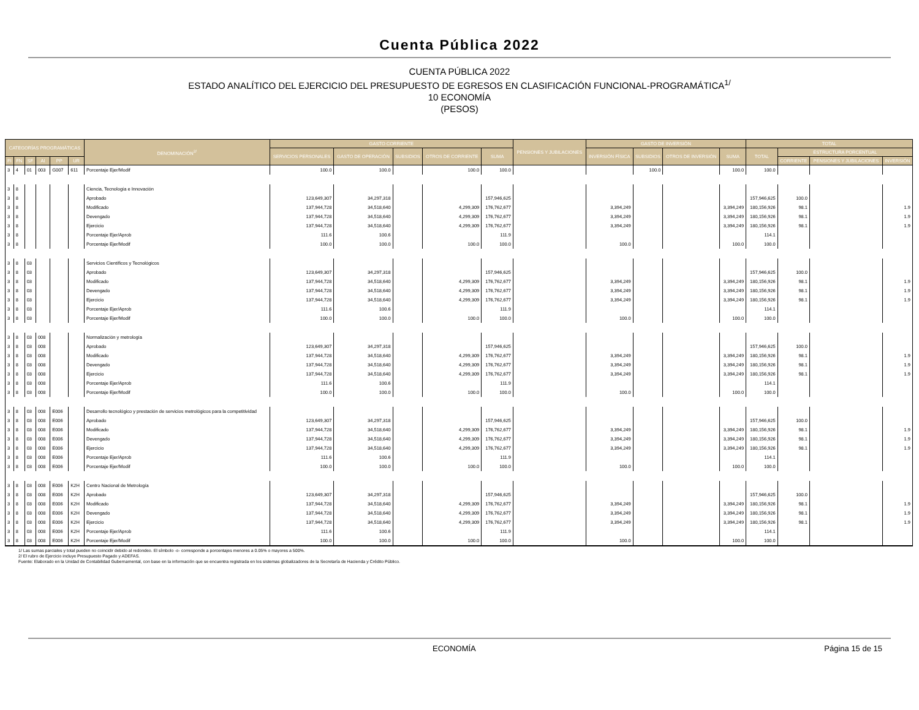Cuenta Pública 2022
CUENTA PÚBLICA 2022
ESTADO ANALÍTICO DEL EJERCICIO DEL PRESUPUESTO DE EGRESOS EN CLASIFICACIÓN FUNCIONAL-PROGRAMÁTICA<sup>1/</sup>
10 ECONOMÍA
(PESOS)
| CATEGORÍAS PROGRAMÁTICAS | | | | | | DENOMINACIÓN<sup>2/</sup> | GASTO CORRIENTE | | | | | PENSIONES Y JUBILACIONES | GASTO DE INVERSIÓN | | | | TOTAL | | | |
| --- | --- | --- | --- | --- | --- | --- | --- | --- | --- | --- | --- | --- | --- | --- | --- | --- | --- | --- | --- | --- |
| | | | | | | | SERVICIOS PERSONALES | GASTO DE OPERACIÓN | SUBSIDIOS | OTROS DE CORRIENTE | SUMA | | INVERSIÓN FÍSICA | SUBSIDIOS | OTROS DE INVERSIÓN | SUMA | TOTAL | ESTRUCTURA PORCENTUAL | | |
| FI | FN | SF | AI | PP | UR | | | | | | | | | | | | | CORRIENTE | PENSIONES Y JUBILACIONES | INVERSIÓN |
| 3 | 4 | 01 | 003 | G007 | 611 | Porcentaje Ejer/Modif | 100.0 | 100.0 | | 100.0 | 100.0 | | | 100.0 | | 100.0 | 100.0 | | | |
| 3 | 8 | | | | | Ciencia, Tecnología e Innovación | | | | | | | | | | | | | | |
| 3 | 8 | | | | | Aprobado | 123,649,307 | 34,297,318 | | | 157,946,625 | | | | | | 157,946,625 | 100.0 | | |
| 3 | 8 | | | | | Modificado | 137,944,728 | 34,518,640 | | 4,299,309 | 176,762,677 | | 3,394,249 | | | 3,394,249 | 180,156,926 | 98.1 | | 1.9 |
| 3 | 8 | | | | | Devengado | 137,944,728 | 34,518,640 | | 4,299,309 | 176,762,677 | | 3,394,249 | | | 3,394,249 | 180,156,926 | 98.1 | | 1.9 |
| 3 | 8 | | | | | Ejercicio | 137,944,728 | 34,518,640 | | 4,299,309 | 176,762,677 | | 3,394,249 | | | 3,394,249 | 180,156,926 | 98.1 | | 1.9 |
| 3 | 8 | | | | | Porcentaje Ejer/Aprob | 111.6 | 100.6 | | | 111.9 | | | | | | 114.1 | | | |
| 3 | 8 | | | | | Porcentaje Ejer/Modif | 100.0 | 100.0 | | 100.0 | 100.0 | | 100.0 | | | 100.0 | 100.0 | | | |
| 3 | 8 | 03 | | | | Servicios Científicos y Tecnológicos | | | | | | | | | | | | | | |
| 3 | 8 | 03 | | | | Aprobado | 123,649,307 | 34,297,318 | | | 157,946,625 | | | | | | 157,946,625 | 100.0 | | |
| 3 | 8 | 03 | | | | Modificado | 137,944,728 | 34,518,640 | | 4,299,309 | 176,762,677 | | 3,394,249 | | | 3,394,249 | 180,156,926 | 98.1 | | 1.9 |
| 3 | 8 | 03 | | | | Devengado | 137,944,728 | 34,518,640 | | 4,299,309 | 176,762,677 | | 3,394,249 | | | 3,394,249 | 180,156,926 | 98.1 | | 1.9 |
| 3 | 8 | 03 | | | | Ejercicio | 137,944,728 | 34,518,640 | | 4,299,309 | 176,762,677 | | 3,394,249 | | | 3,394,249 | 180,156,926 | 98.1 | | 1.9 |
| 3 | 8 | 03 | | | | Porcentaje Ejer/Aprob | 111.6 | 100.6 | | | 111.9 | | | | | | 114.1 | | | |
| 3 | 8 | 03 | | | | Porcentaje Ejer/Modif | 100.0 | 100.0 | | 100.0 | 100.0 | | 100.0 | | | 100.0 | 100.0 | | | |
| 3 | 8 | 03 | 008 | | | Normalización y metrología | | | | | | | | | | | | | | |
| 3 | 8 | 03 | 008 | | | Aprobado | 123,649,307 | 34,297,318 | | | 157,946,625 | | | | | | 157,946,625 | 100.0 | | |
| 3 | 8 | 03 | 008 | | | Modificado | 137,944,728 | 34,518,640 | | 4,299,309 | 176,762,677 | | 3,394,249 | | | 3,394,249 | 180,156,926 | 98.1 | | 1.9 |
| 3 | 8 | 03 | 008 | | | Devengado | 137,944,728 | 34,518,640 | | 4,299,309 | 176,762,677 | | 3,394,249 | | | 3,394,249 | 180,156,926 | 98.1 | | 1.9 |
| 3 | 8 | 03 | 008 | | | Ejercicio | 137,944,728 | 34,518,640 | | 4,299,309 | 176,762,677 | | 3,394,249 | | | 3,394,249 | 180,156,926 | 98.1 | | 1.9 |
| 3 | 8 | 03 | 008 | | | Porcentaje Ejer/Aprob | 111.6 | 100.6 | | | 111.9 | | | | | | 114.1 | | | |
| 3 | 8 | 03 | 008 | | | Porcentaje Ejer/Modif | 100.0 | 100.0 | | 100.0 | 100.0 | | 100.0 | | | 100.0 | 100.0 | | | |
| 3 | 8 | 03 | 008 | E006 | | Desarrollo tecnológico y prestación de servicios metrológicos para la competitividad | | | | | | | | | | | | | | |
| 3 | 8 | 03 | 008 | E006 | | Aprobado | 123,649,307 | 34,297,318 | | | 157,946,625 | | | | | | 157,946,625 | 100.0 | | |
| 3 | 8 | 03 | 008 | E006 | | Modificado | 137,944,728 | 34,518,640 | | 4,299,309 | 176,762,677 | | 3,394,249 | | | 3,394,249 | 180,156,926 | 98.1 | | 1.9 |
| 3 | 8 | 03 | 008 | E006 | | Devengado | 137,944,728 | 34,518,640 | | 4,299,309 | 176,762,677 | | 3,394,249 | | | 3,394,249 | 180,156,926 | 98.1 | | 1.9 |
| 3 | 8 | 03 | 008 | E006 | | Ejercicio | 137,944,728 | 34,518,640 | | 4,299,309 | 176,762,677 | | 3,394,249 | | | 3,394,249 | 180,156,926 | 98.1 | | 1.9 |
| 3 | 8 | 03 | 008 | E006 | | Porcentaje Ejer/Aprob | 111.6 | 100.6 | | | 111.9 | | | | | | 114.1 | | | |
| 3 | 8 | 03 | 008 | E006 | | Porcentaje Ejer/Modif | 100.0 | 100.0 | | 100.0 | 100.0 | | 100.0 | | | 100.0 | 100.0 | | | |
| 3 | 8 | 03 | 008 | E006 | K2H | Centro Nacional de Metrología | | | | | | | | | | | | | | |
| 3 | 8 | 03 | 008 | E006 | K2H | Aprobado | 123,649,307 | 34,297,318 | | | 157,946,625 | | | | | | 157,946,625 | 100.0 | | |
| 3 | 8 | 03 | 008 | E006 | K2H | Modificado | 137,944,728 | 34,518,640 | | 4,299,309 | 176,762,677 | | 3,394,249 | | | 3,394,249 | 180,156,926 | 98.1 | | 1.9 |
| 3 | 8 | 03 | 008 | E006 | K2H | Devengado | 137,944,728 | 34,518,640 | | 4,299,309 | 176,762,677 | | 3,394,249 | | | 3,394,249 | 180,156,926 | 98.1 | | 1.9 |
| 3 | 8 | 03 | 008 | E006 | K2H | Ejercicio | 137,944,728 | 34,518,640 | | 4,299,309 | 176,762,677 | | 3,394,249 | | | 3,394,249 | 180,156,926 | 98.1 | | 1.9 |
| 3 | 8 | 03 | 008 | E006 | K2H | Porcentaje Ejer/Aprob | 111.6 | 100.6 | | | 111.9 | | | | | | 114.1 | | | |
| 3 | 8 | 03 | 008 | E006 | K2H | Porcentaje Ejer/Modif | 100.0 | 100.0 | | 100.0 | 100.0 | | 100.0 | | | 100.0 | 100.0 | | | |
1/ Las sumas parciales y total pueden no coincidir debido al redondeo. El símbolo -o- corresponde a porcentajes menores a 0.05% o mayores a 500%.
2/ El rubro de Ejercicio incluye Presupuesto Pagado y ADEFAS.
Fuente: Elaborado en la Unidad de Contabilidad Gubernamental, con base en la información que se encuentra registrada en los sistemas globalizadores de la Secretaría de Hacienda y Crédito Público.
ECONOMÍA Página 15 de 15